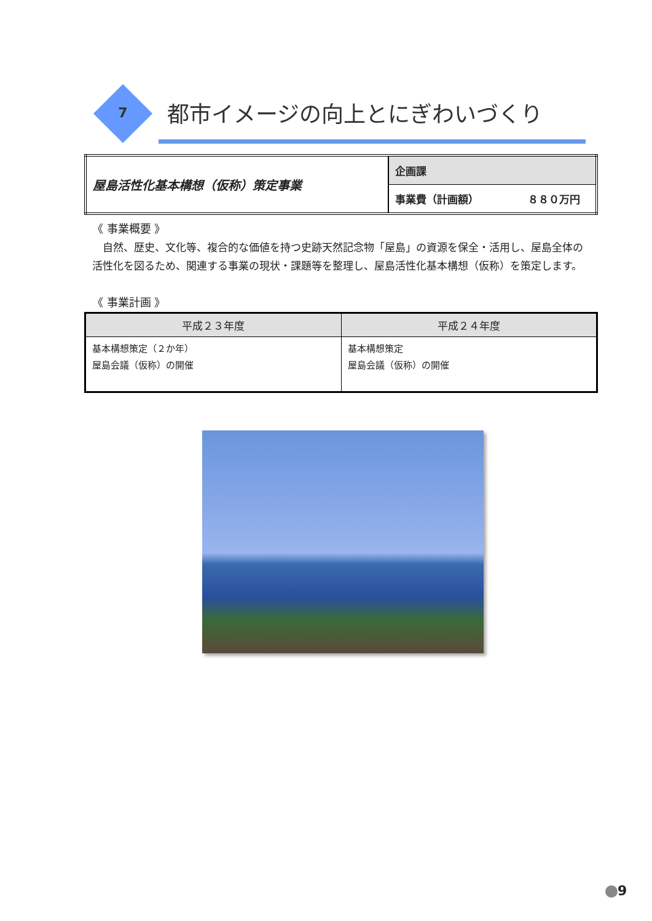7 都市イメージの向上とにぎわいづくり
| 屋島活性化基本構想（仮称）策定事業 | 企画課 |
| | 事業費（計画額） ８８０万円 |
《 事業概要 》
　自然、歴史、文化等、複合的な価値を持つ史跡天然記念物「屋島」の資源を保全・活用し、屋島全体の活性化を図るため、関連する事業の現状・課題等を整理し、屋島活性化基本構想（仮称）を策定します。
《 事業計画 》
| 平成２３年度 | 平成２４年度 |
| --- | --- |
| 基本構想策定（２か年） 屋島会議（仮称）の開催 | 基本構想策定 屋島会議（仮称）の開催 |
9